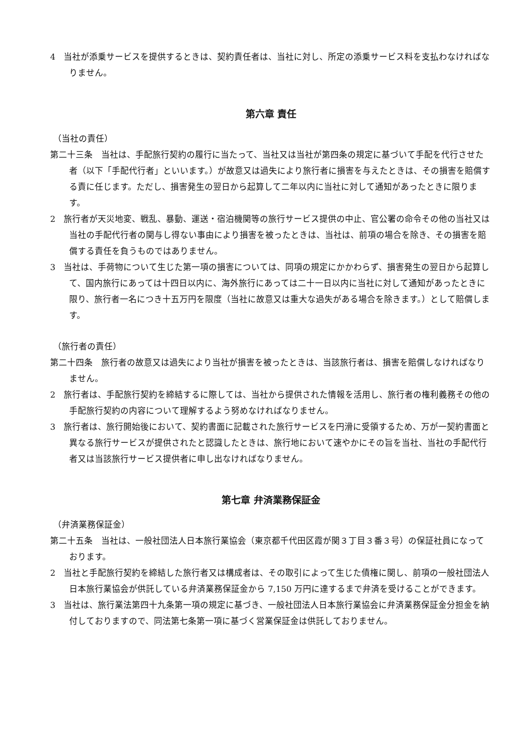4　当社が添乗サービスを提供するときは、契約責任者は、当社に対し、所定の添乗サービス料を支払わなければなりません。
第六章 責任
（当社の責任）
第二十三条　当社は、手配旅行契約の履行に当たって、当社又は当社が第四条の規定に基づいて手配を代行させた者（以下「手配代行者」といいます。）が故意又は過失により旅行者に損害を与えたときは、その損害を賠償する責に任じます。ただし、損害発生の翌日から起算して二年以内に当社に対して通知があったときに限ります。
2　旅行者が天災地変、戦乱、暴動、運送・宿泊機関等の旅行サービス提供の中止、官公署の命令その他の当社又は当社の手配代行者の関与し得ない事由により損害を被ったときは、当社は、前項の場合を除き、その損害を賠償する責任を負うものではありません。
3　当社は、手荷物について生じた第一項の損害については、同項の規定にかかわらず、損害発生の翌日から起算して、国内旅行にあっては十四日以内に、海外旅行にあっては二十一日以内に当社に対して通知があったときに限り、旅行者一名につき十五万円を限度（当社に故意又は重大な過失がある場合を除きます。）として賠償します。
（旅行者の責任）
第二十四条　旅行者の故意又は過失により当社が損害を被ったときは、当該旅行者は、損害を賠償しなければなりません。
2　旅行者は、手配旅行契約を締結するに際しては、当社から提供された情報を活用し、旅行者の権利義務その他の手配旅行契約の内容について理解するよう努めなければなりません。
3　旅行者は、旅行開始後において、契約書面に記載された旅行サービスを円滑に受領するため、万が一契約書面と異なる旅行サービスが提供されたと認識したときは、旅行地において速やかにその旨を当社、当社の手配代行者又は当該旅行サービス提供者に申し出なければなりません。
第七章 弁済業務保証金
（弁済業務保証金）
第二十五条　当社は、一般社団法人日本旅行業協会（東京都千代田区霞が関３丁目３番３号）の保証社員になっております。
2　当社と手配旅行契約を締結した旅行者又は構成者は、その取引によって生じた債権に関し、前項の一般社団法人日本旅行業協会が供託している弁済業務保証金から 7,150 万円に達するまで弁済を受けることができます。
3　当社は、旅行業法第四十九条第一項の規定に基づき、一般社団法人日本旅行業協会に弁済業務保証金分担金を納付しておりますので、同法第七条第一項に基づく営業保証金は供託しておりません。